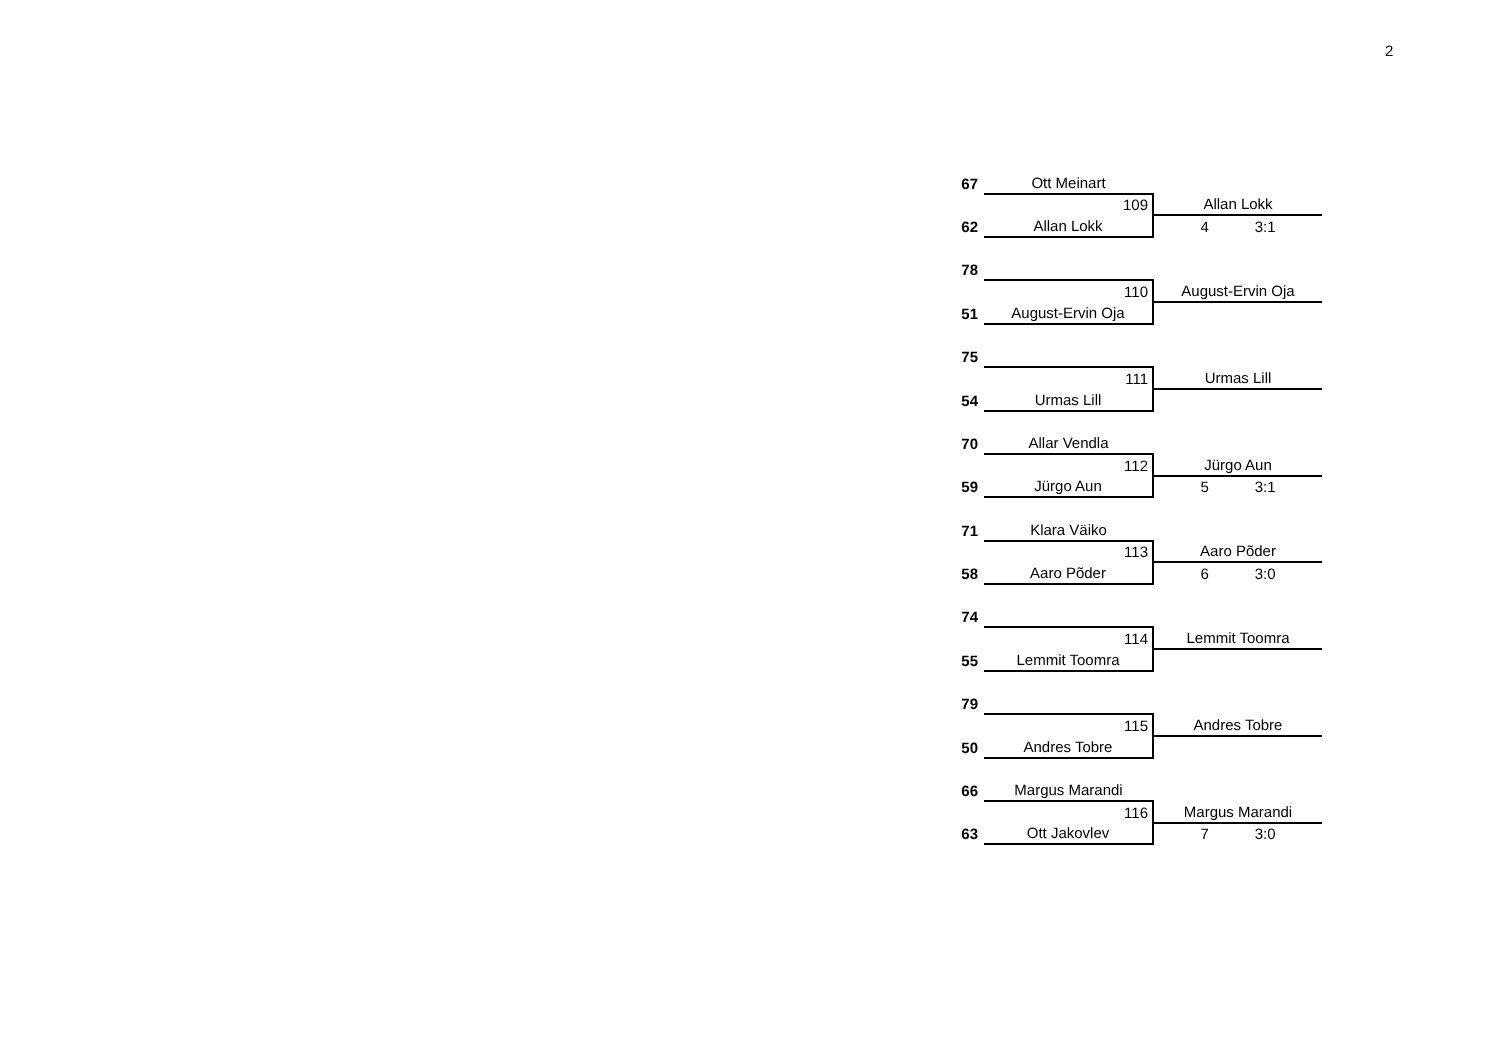2
| 67 | Ott Meinart | |
| | 109 | Allan Lokk |
| 62 | Allan Lokk | 4 3:1 |
| 78 | | |
| | 110 | August-Ervin Oja |
| 51 | August-Ervin Oja | |
| 75 | | |
| | 111 | Urmas Lill |
| 54 | Urmas Lill | |
| 70 | Allar Vendla | |
| | 112 | Jürgo Aun |
| 59 | Jürgo Aun | 5 3:1 |
| 71 | Klara Väiko | |
| | 113 | Aaro Põder |
| 58 | Aaro Põder | 6 3:0 |
| 74 | | |
| | 114 | Lemmit Toomra |
| 55 | Lemmit Toomra | |
| 79 | | |
| | 115 | Andres Tobre |
| 50 | Andres Tobre | |
| 66 | Margus Marandi | |
| | 116 | Margus Marandi |
| 63 | Ott Jakovlev | 7 3:0 |